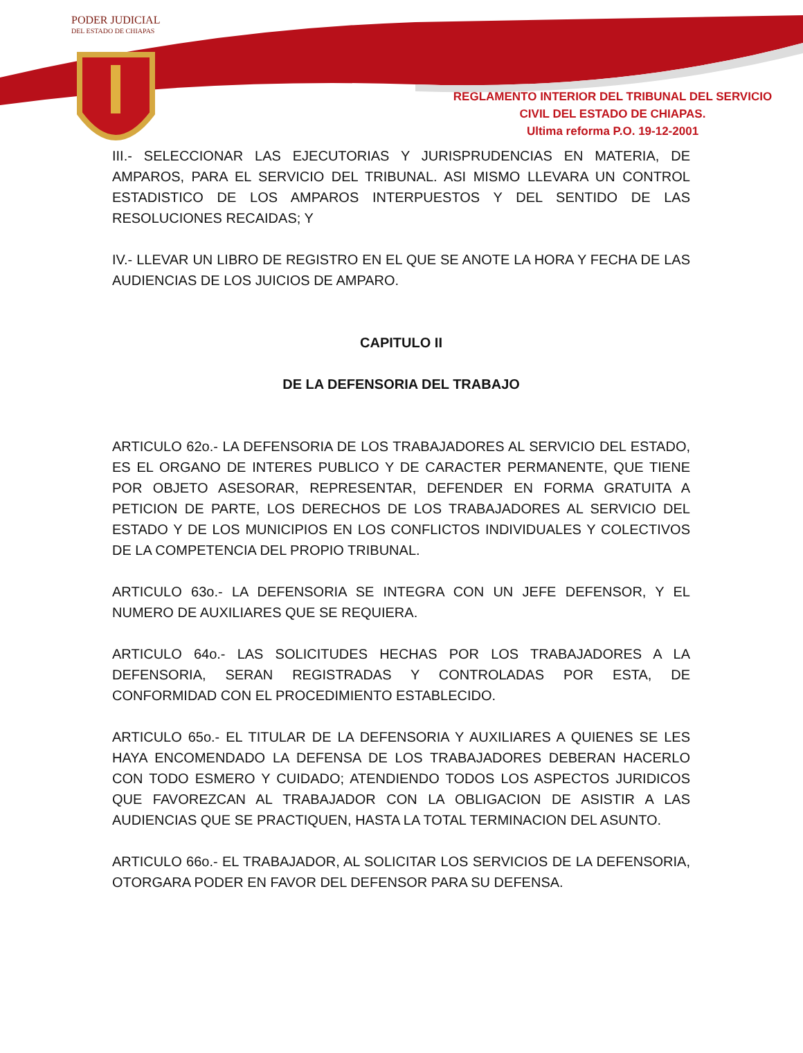PODER JUDICIAL
DEL ESTADO DE CHIAPAS
REGLAMENTO INTERIOR DEL TRIBUNAL DEL SERVICIO CIVIL DEL ESTADO DE CHIAPAS.
Ultima reforma P.O. 19-12-2001
III.- SELECCIONAR LAS EJECUTORIAS Y JURISPRUDENCIAS EN MATERIA, DE AMPAROS, PARA EL SERVICIO DEL TRIBUNAL. ASI MISMO LLEVARA UN CONTROL ESTADISTICO DE LOS AMPAROS INTERPUESTOS Y DEL SENTIDO DE LAS RESOLUCIONES RECAIDAS; Y
IV.- LLEVAR UN LIBRO DE REGISTRO EN EL QUE SE ANOTE LA HORA Y FECHA DE LAS AUDIENCIAS DE LOS JUICIOS DE AMPARO.
CAPITULO II
DE LA DEFENSORIA DEL TRABAJO
ARTICULO 62o.- LA DEFENSORIA DE LOS TRABAJADORES AL SERVICIO DEL ESTADO, ES EL ORGANO DE INTERES PUBLICO Y DE CARACTER PERMANENTE, QUE TIENE POR OBJETO ASESORAR, REPRESENTAR, DEFENDER EN FORMA GRATUITA A PETICION DE PARTE, LOS DERECHOS DE LOS TRABAJADORES AL SERVICIO DEL ESTADO Y DE LOS MUNICIPIOS EN LOS CONFLICTOS INDIVIDUALES Y COLECTIVOS DE LA COMPETENCIA DEL PROPIO TRIBUNAL.
ARTICULO 63o.- LA DEFENSORIA SE INTEGRA CON UN JEFE DEFENSOR, Y EL NUMERO DE AUXILIARES QUE SE REQUIERA.
ARTICULO 64o.- LAS SOLICITUDES HECHAS POR LOS TRABAJADORES A LA DEFENSORIA, SERAN REGISTRADAS Y CONTROLADAS POR ESTA, DE CONFORMIDAD CON EL PROCEDIMIENTO ESTABLECIDO.
ARTICULO 65o.- EL TITULAR DE LA DEFENSORIA Y AUXILIARES A QUIENES SE LES HAYA ENCOMENDADO LA DEFENSA DE LOS TRABAJADORES DEBERAN HACERLO CON TODO ESMERO Y CUIDADO; ATENDIENDO TODOS LOS ASPECTOS JURIDICOS QUE FAVOREZCAN AL TRABAJADOR CON LA OBLIGACION DE ASISTIR A LAS AUDIENCIAS QUE SE PRACTIQUEN, HASTA LA TOTAL TERMINACION DEL ASUNTO.
ARTICULO 66o.- EL TRABAJADOR, AL SOLICITAR LOS SERVICIOS DE LA DEFENSORIA, OTORGARA PODER EN FAVOR DEL DEFENSOR PARA SU DEFENSA.